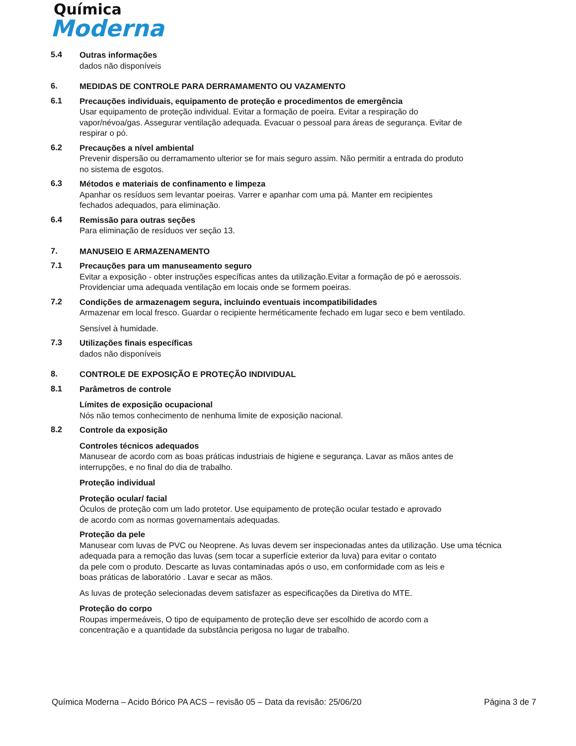Química
Moderna
5.4
Outras informações
dados não disponíveis
6.
MEDIDAS DE CONTROLE PARA DERRAMAMENTO OU VAZAMENTO
6.1
Precauções individuais, equipamento de proteção e procedimentos de emergência
Usar equipamento de proteção individual. Evitar a formação de poeira. Evitar a respiração do
vapor/névoa/gas. Assegurar ventilação adequada. Evacuar o pessoal para áreas de segurança. Evitar de
respirar o pó.
6.2
Precauções a nível ambiental
Prevenir dispersão ou derramamento ulterior se for mais seguro assim. Não permitir a entrada do produto
no sistema de esgotos.
6.3
Métodos e materiais de confinamento e limpeza
Apanhar os resíduos sem levantar poeiras. Varrer e apanhar com uma pá. Manter em recipientes
fechados adequados, para eliminação.
6.4
Remissão para outras seções
Para eliminação de resíduos ver seção 13.
7.
MANUSEIO E ARMAZENAMENTO
7.1
Precauções para um manuseamento seguro
Evitar a exposição - obter instruções específicas antes da utilização.Evitar a formação de pó e aerossois.
Providenciar uma adequada ventilação em locais onde se formem poeiras.
7.2
Condições de armazenagem segura, incluindo eventuais incompatibilidades
Armazenar em local fresco. Guardar o recipiente herméticamente fechado em lugar seco e bem ventilado.
Sensível à humidade.
7.3
Utilizações finais específicas
dados não disponíveis
8.
CONTROLE DE EXPOSIÇÃO E PROTEÇÃO INDIVIDUAL
8.1
Parâmetros de controle
Límites de exposição ocupacional
Nós não temos conhecimento de nenhuma limite de exposição nacional.
8.2
Controle da exposição
Controles técnicos adequados
Manusear de acordo com as boas práticas industriais de higiene e segurança. Lavar as mãos antes de
interrupções, e no final do dia de trabalho.
Proteção individual
Proteção ocular/ facial
Óculos de proteção com um lado protetor. Use equipamento de proteção ocular testado e aprovado
de acordo com as normas governamentais adequadas.
Proteção da pele
Manusear com luvas de PVC ou Neoprene. As luvas devem ser inspecionadas antes da utilização. Use uma técnica
adequada para a remoção das luvas (sem tocar a superfície exterior da luva) para evitar o contato
da pele com o produto. Descarte as luvas contaminadas após o uso, em conformidade com as leis e
boas práticas de laboratório . Lavar e secar as mãos.
As luvas de proteção selecionadas devem satisfazer as especificações da Diretiva do MTE.
Proteção do corpo
Roupas impermeáveis, O tipo de equipamento de proteção deve ser escolhido de acordo com a
concentração e a quantidade da substância perigosa no lugar de trabalho.
Química Moderna – Acido Bórico PA ACS – revisão 05 – Data da revisão: 25/06/20 Página 3 de 7